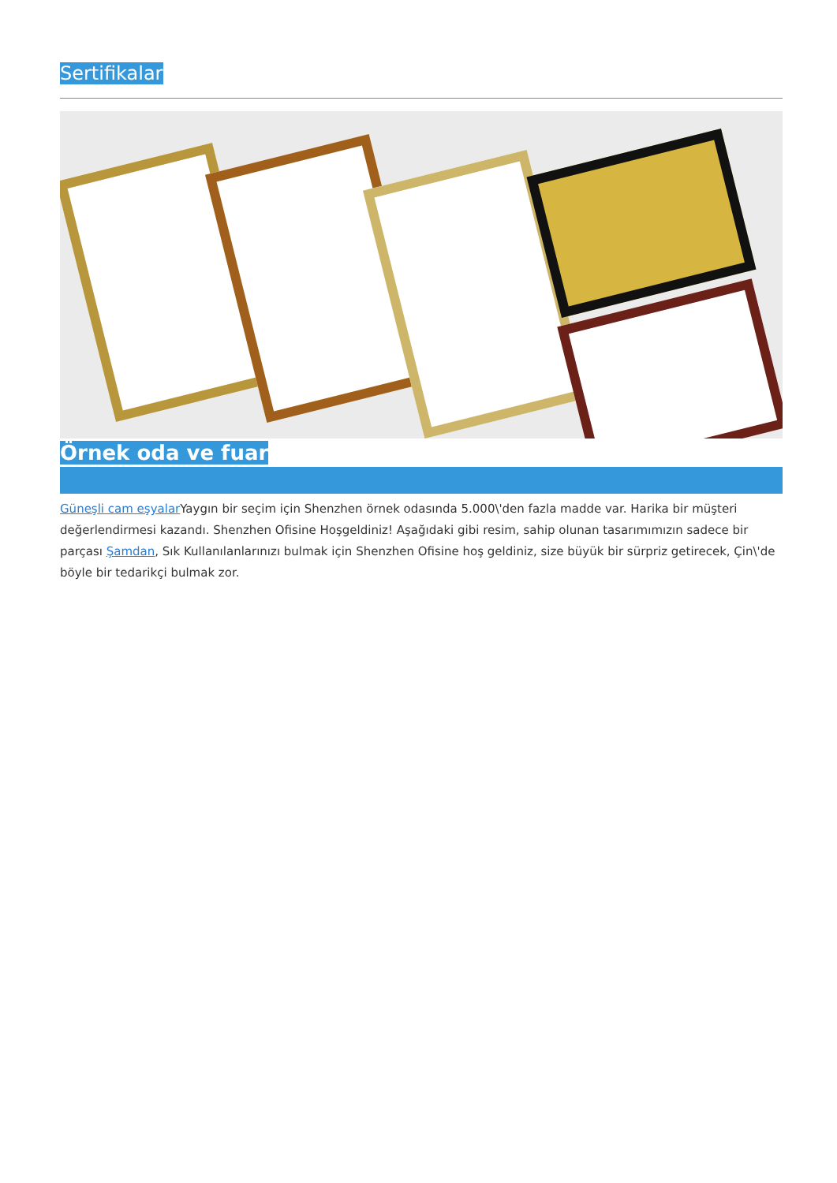Sertifikalar
Örnek oda ve fuar
Güneşli cam eşyalar Yaygın bir seçim için Shenzhen örnek odasında 5.000\'den fazla madde var. Harika bir müşteri değerlendirmesi kazandı. Shenzhen Ofisine Hoşgeldiniz! Aşağıdaki gibi resim, sahip olunan tasarımımızın sadece bir parçası Şamdan, Sık Kullanılanlarınızı bulmak için Shenzhen Ofisine hoş geldiniz, size büyük bir sürpriz getirecek, Çin\'de böyle bir tedarikçi bulmak zor.